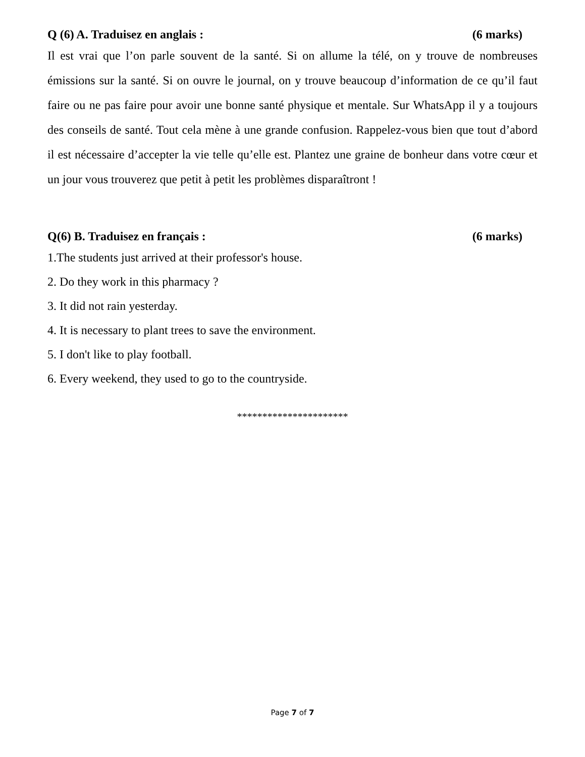Q (6) A. Traduisez en anglais : (6 marks)
Il est vrai que l’on parle souvent de la santé. Si on allume la télé, on y trouve de nombreuses émissions sur la santé. Si on ouvre le journal, on y trouve beaucoup d’information de ce qu’il faut faire ou ne pas faire pour avoir une bonne santé physique et mentale. Sur WhatsApp il y a toujours des conseils de santé. Tout cela mène à une grande confusion. Rappelez-vous bien que tout d’abord il est nécessaire d’accepter la vie telle qu’elle est. Plantez une graine de bonheur dans votre cœur et un jour vous trouverez que petit à petit les problèmes disparaîtront !
Q(6) B. Traduisez en français : (6 marks)
1.The students just arrived at their professor's house.
2. Do they work in this pharmacy ?
3. It did not rain yesterday.
4. It is necessary to plant trees to save the environment.
5. I don't like to play football.
6. Every weekend, they used to go to the countryside.
**********************
Page 7 of 7